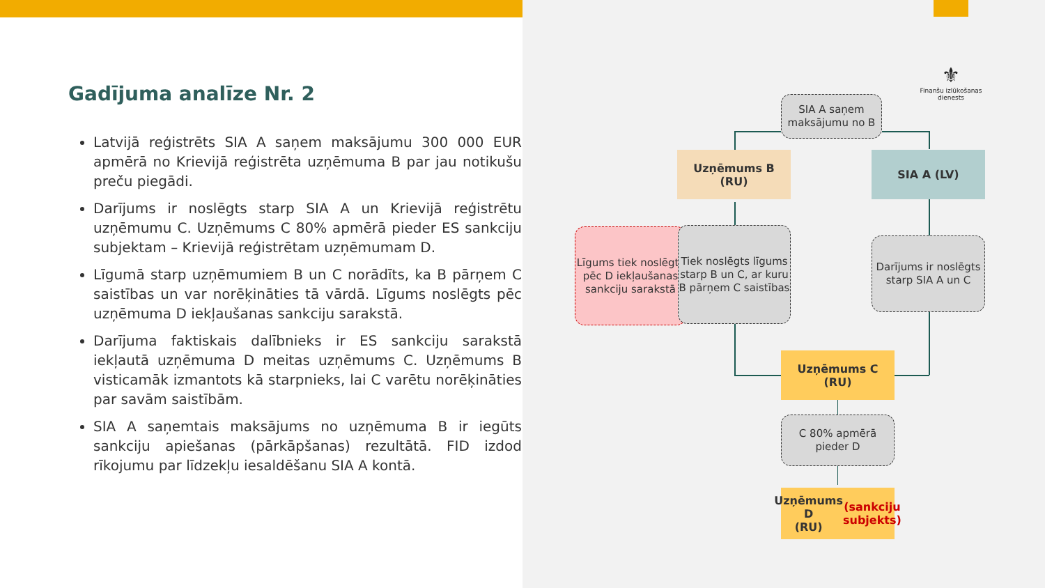Gadījuma analīze Nr. 2
Latvijā reģistrēts SIA A saņem maksājumu 300 000 EUR apmērā no Krievijā reģistrēta uzņēmuma B par jau notikušu preču piegādi.
Darījums ir noslēgts starp SIA A un Krievijā reģistrētu uzņēmumu C. Uzņēmums C 80% apmērā pieder ES sankciju subjektam – Krievijā reģistrētam uzņēmumam D.
Līgumā starp uzņēmumiem B un C norādīts, ka B pārņem C saistības un var norēķināties tā vārdā. Līgums noslēgts pēc uzņēmuma D iekļaušanas sankciju sarakstā.
Darījuma faktiskais dalībnieks ir ES sankciju sarakstā iekļautā uzņēmuma D meitas uzņēmums C. Uzņēmums B visticamāk izmantots kā starpnieks, lai C varētu norēķināties par savām saistībām.
SIA A saņemtais maksājums no uzņēmuma B ir iegūts sankciju apiešanas (pārkāpšanas) rezultātā. FID izdod rīkojumu par līdzekļu iesaldēšanu SIA A kontā.
⚜
Finanšu izlūkošanas dienests
SIA A saņem maksājumu no B
Uzņēmums B
(RU)
SIA A (LV)
Līgums tiek noslēgts pēc D iekļaušanas sankciju sarakstā
Tiek noslēgts līgums starp B un C, ar kuru B pārņem C saistības
Darījums ir noslēgts starp SIA A un C
Uzņēmums C
(RU)
C 80% apmērā pieder D
Uzņēmums D
(RU)
(sankciju subjekts)